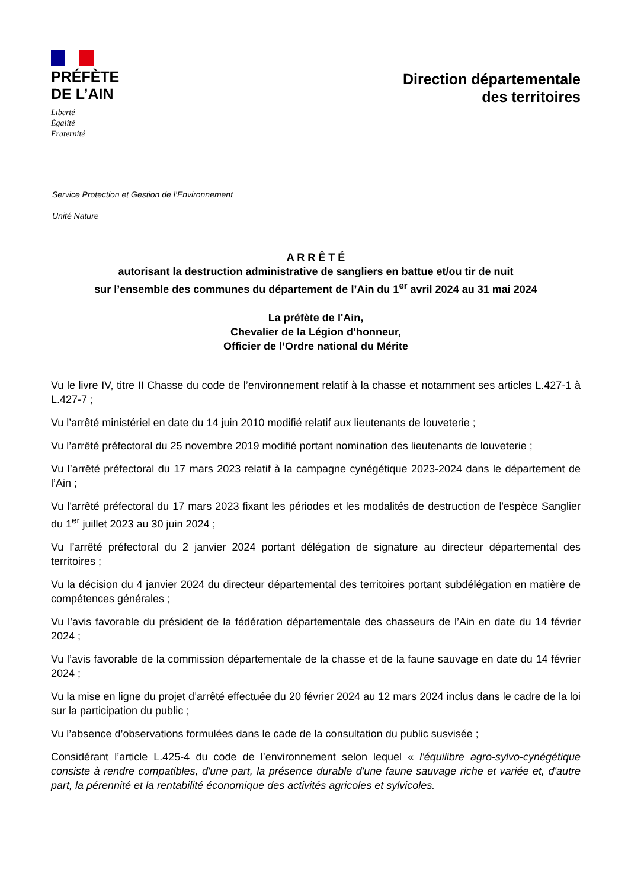PRÉFÈTE
DE L’AIN
Liberté
Égalité
Fraternité
Direction départementale
des territoires
Service Protection et Gestion de l’Environnement
Unité Nature
A R R Ê T É
autorisant la destruction administrative de sangliers en battue et/ou tir de nuit
sur l’ensemble des communes du département de l’Ain du 1<sup>er</sup> avril 2024 au 31 mai 2024
La préfète de l'Ain,
Chevalier de la Légion d’honneur,
Officier de l’Ordre national du Mérite
Vu le livre IV, titre II Chasse du code de l’environnement relatif à la chasse et notamment ses articles L.427-1 à L.427-7 ;
Vu l’arrêté ministériel en date du 14 juin 2010 modifié relatif aux lieutenants de louveterie ;
Vu l’arrêté préfectoral du 25 novembre 2019 modifié portant nomination des lieutenants de louveterie ;
Vu l’arrêté préfectoral du 17 mars 2023 relatif à la campagne cynégétique 2023-2024 dans le département de l’Ain ;
Vu l'arrêté préfectoral du 17 mars 2023 fixant les périodes et les modalités de destruction de l'espèce Sanglier du 1<sup>er</sup> juillet 2023 au 30 juin 2024 ;
Vu l’arrêté préfectoral du 2 janvier 2024 portant délégation de signature au directeur départemental des territoires ;
Vu la décision du 4 janvier 2024 du directeur départemental des territoires portant subdélégation en matière de compétences générales ;
Vu l’avis favorable du président de la fédération départementale des chasseurs de l’Ain en date du 14 février 2024 ;
Vu l’avis favorable de la commission départementale de la chasse et de la faune sauvage en date du 14 février 2024 ;
Vu la mise en ligne du projet d’arrêté effectuée du 20 février 2024 au 12 mars 2024 inclus dans le cadre de la loi sur la participation du public ;
Vu l’absence d’observations formulées dans le cade de la consultation du public susvisée ;
Considérant l’article L.425-4 du code de l’environnement selon lequel « l'équilibre agro-sylvo-cynégétique consiste à rendre compatibles, d'une part, la présence durable d'une faune sauvage riche et variée et, d'autre part, la pérennité et la rentabilité économique des activités agricoles et sylvicoles.